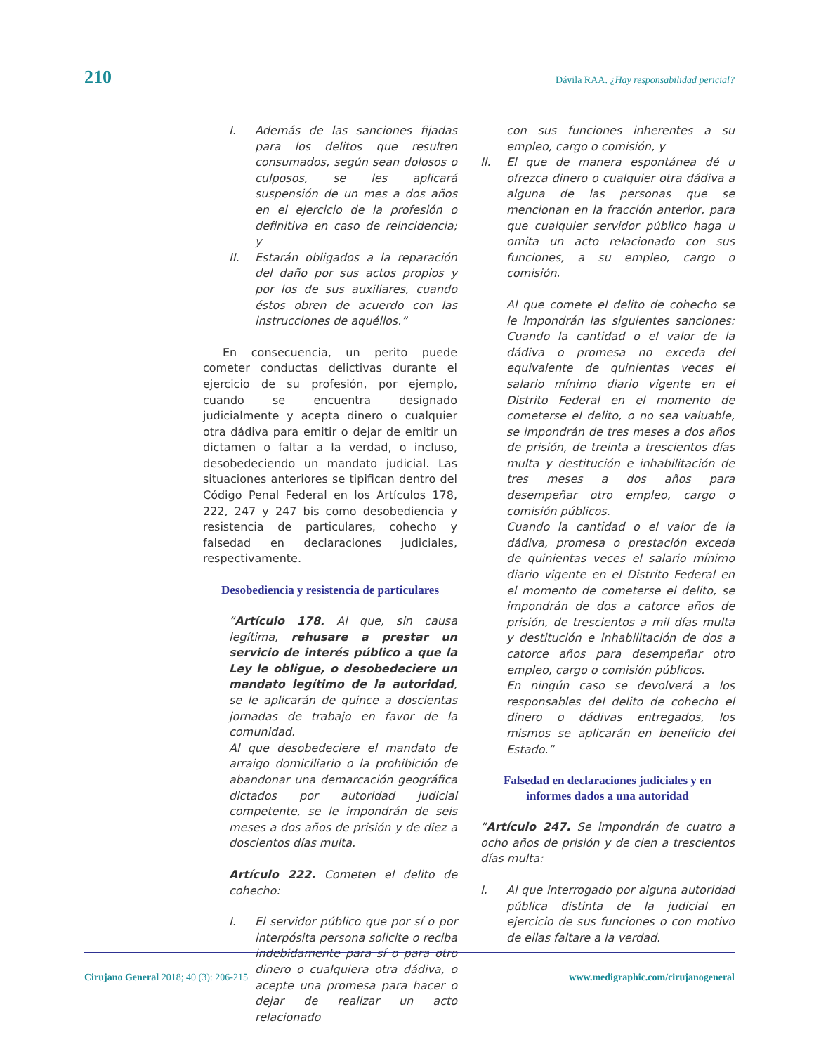210 Dávila RAA. ¿Hay responsabilidad pericial?
I. Además de las sanciones fijadas para los delitos que resulten consumados, según sean dolosos o culposos, se les aplicará suspensión de un mes a dos años en el ejercicio de la profesión o definitiva en caso de reincidencia; y
II. Estarán obligados a la reparación del daño por sus actos propios y por los de sus auxiliares, cuando éstos obren de acuerdo con las instrucciones de aquéllos.”
En consecuencia, un perito puede cometer conductas delictivas durante el ejercicio de su profesión, por ejemplo, cuando se encuentra designado judicialmente y acepta dinero o cualquier otra dádiva para emitir o dejar de emitir un dictamen o faltar a la verdad, o incluso, desobedeciendo un mandato judicial. Las situaciones anteriores se tipifican dentro del Código Penal Federal en los Artículos 178, 222, 247 y 247 bis como desobediencia y resistencia de particulares, cohecho y falsedad en declaraciones judiciales, respectivamente.
Desobediencia y resistencia de particulares
“Artículo 178. Al que, sin causa legítima, rehusare a prestar un servicio de interés público a que la Ley le obligue, o desobedeciere un mandato legítimo de la autoridad, se le aplicarán de quince a doscientas jornadas de trabajo en favor de la comunidad.
Al que desobedeciere el mandato de arraigo domiciliario o la prohibición de abandonar una demarcación geográfica dictados por autoridad judicial competente, se le impondrán de seis meses a dos años de prisión y de diez a doscientos días multa.
Artículo 222. Cometen el delito de cohecho:
I. El servidor público que por sí o por interpósita persona solicite o reciba indebidamente para sí o para otro dinero o cualquiera otra dádiva, o acepte una promesa para hacer o dejar de realizar un acto relacionado
con sus funciones inherentes a su empleo, cargo o comisión, y
II. El que de manera espontánea dé u ofrezca dinero o cualquier otra dádiva a alguna de las personas que se mencionan en la fracción anterior, para que cualquier servidor público haga u omita un acto relacionado con sus funciones, a su empleo, cargo o comisión.
Al que comete el delito de cohecho se le impondrán las siguientes sanciones: Cuando la cantidad o el valor de la dádiva o promesa no exceda del equivalente de quinientas veces el salario mínimo diario vigente en el Distrito Federal en el momento de cometerse el delito, o no sea valuable, se impondrán de tres meses a dos años de prisión, de treinta a trescientos días multa y destitución e inhabilitación de tres meses a dos años para desempeñar otro empleo, cargo o comisión públicos.
Cuando la cantidad o el valor de la dádiva, promesa o prestación exceda de quinientas veces el salario mínimo diario vigente en el Distrito Federal en el momento de cometerse el delito, se impondrán de dos a catorce años de prisión, de trescientos a mil días multa y destitución e inhabilitación de dos a catorce años para desempeñar otro empleo, cargo o comisión públicos.
En ningún caso se devolverá a los responsables del delito de cohecho el dinero o dádivas entregados, los mismos se aplicarán en beneficio del Estado.”
Falsedad en declaraciones judiciales y en informes dados a una autoridad
“Artículo 247. Se impondrán de cuatro a ocho años de prisión y de cien a trescientos días multa:
I. Al que interrogado por alguna autoridad pública distinta de la judicial en ejercicio de sus funciones o con motivo de ellas faltare a la verdad.
Cirujano General 2018; 40 (3): 206-215 www.medigraphic.com/cirujanogeneral